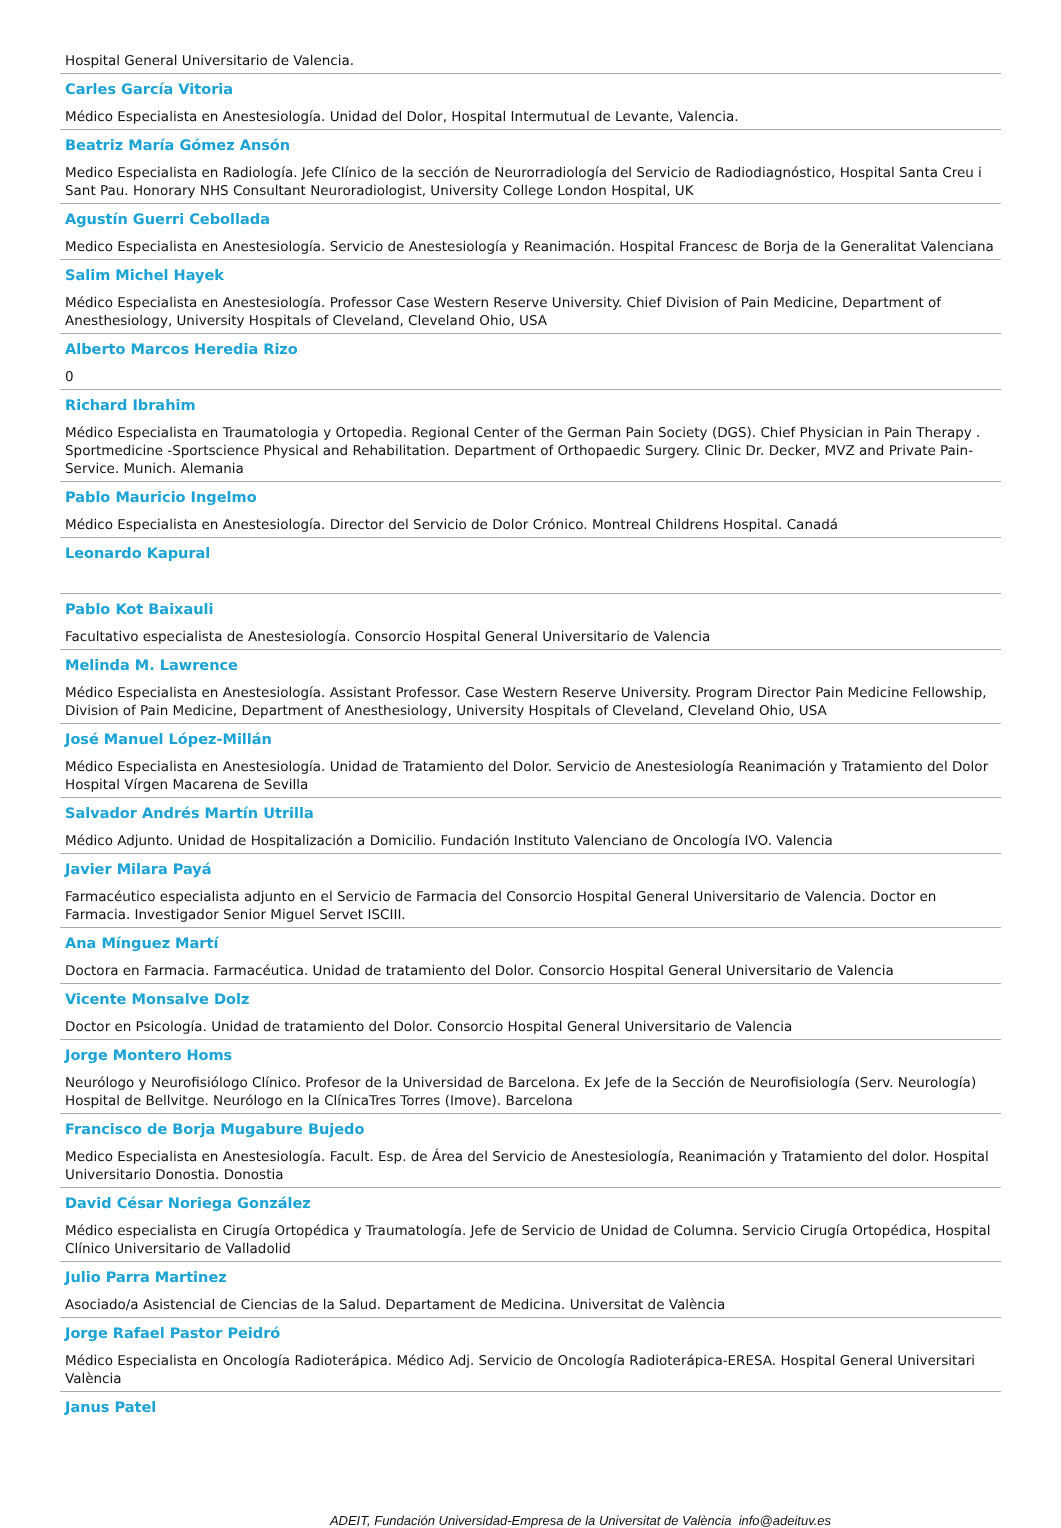Hospital General Universitario de Valencia.
Carles García Vitoria
Médico Especialista en Anestesiología. Unidad del Dolor, Hospital Intermutual de Levante, Valencia.
Beatriz María Gómez Ansón
Medico Especialista en Radiología. Jefe Clínico de la sección de Neurorradiología del Servicio de Radiodiagnóstico, Hospital Santa Creu i Sant Pau. Honorary NHS Consultant Neuroradiologist, University College London Hospital, UK
Agustín Guerri Cebollada
Medico Especialista en Anestesiología. Servicio de Anestesiología y Reanimación. Hospital Francesc de Borja de la Generalitat Valenciana
Salim Michel Hayek
Médico Especialista en Anestesiología. Professor Case Western Reserve University. Chief Division of Pain Medicine, Department of Anesthesiology, University Hospitals of Cleveland, Cleveland Ohio, USA
Alberto Marcos Heredia Rizo
0
Richard Ibrahim
Médico Especialista en Traumatologia y Ortopedia. Regional Center of the German Pain Society (DGS). Chief Physician in Pain Therapy . Sportmedicine -Sportscience Physical and Rehabilitation. Department of Orthopaedic Surgery. Clinic Dr. Decker, MVZ and Private Pain-Service. Munich. Alemania
Pablo Mauricio Ingelmo
Médico Especialista en Anestesiología. Director del Servicio de Dolor Crónico. Montreal Childrens Hospital. Canadá
Leonardo Kapural
Pablo Kot Baixauli
Facultativo especialista de Anestesiología. Consorcio Hospital General Universitario de Valencia
Melinda M. Lawrence
Médico Especialista en Anestesiología. Assistant Professor. Case Western Reserve University. Program Director Pain Medicine Fellowship, Division of Pain Medicine, Department of Anesthesiology, University Hospitals of Cleveland, Cleveland Ohio, USA
José Manuel López-Millán
Médico Especialista en Anestesiología. Unidad de Tratamiento del Dolor. Servicio de Anestesiología Reanimación y Tratamiento del Dolor Hospital Vírgen Macarena de Sevilla
Salvador Andrés Martín Utrilla
Médico Adjunto. Unidad de Hospitalización a Domicilio. Fundación Instituto Valenciano de Oncología IVO. Valencia
Javier Milara Payá
Farmacéutico especialista adjunto en el Servicio de Farmacia del Consorcio Hospital General Universitario de Valencia. Doctor en Farmacia. Investigador Senior Miguel Servet ISCIII.
Ana Mínguez Martí
Doctora en Farmacia. Farmacéutica. Unidad de tratamiento del Dolor. Consorcio Hospital General Universitario de Valencia
Vicente Monsalve Dolz
Doctor en Psicología. Unidad de tratamiento del Dolor. Consorcio Hospital General Universitario de Valencia
Jorge Montero Homs
Neurólogo y Neurofisiólogo Clínico. Profesor de la Universidad de Barcelona. Ex Jefe de la Sección de Neurofisiología (Serv. Neurología) Hospital de Bellvitge. Neurólogo en la ClínicaTres Torres (Imove). Barcelona
Francisco de Borja Mugabure Bujedo
Medico Especialista en Anestesiología. Facult. Esp. de Área del Servicio de Anestesiología, Reanimación y Tratamiento del dolor. Hospital Universitario Donostia. Donostia
David César Noriega González
Médico especialista en Cirugía Ortopédica y Traumatología. Jefe de Servicio de Unidad de Columna. Servicio Cirugía Ortopédica, Hospital Clínico Universitario de Valladolid
Julio Parra Martinez
Asociado/a Asistencial de Ciencias de la Salud. Departament de Medicina. Universitat de València
Jorge Rafael Pastor Peidró
Médico Especialista en Oncología Radioterápica. Médico Adj. Servicio de Oncología Radioterápica-ERESA. Hospital General Universitari València
Janus Patel
ADEIT, Fundación Universidad-Empresa de la Universitat de València info@adeituv.es